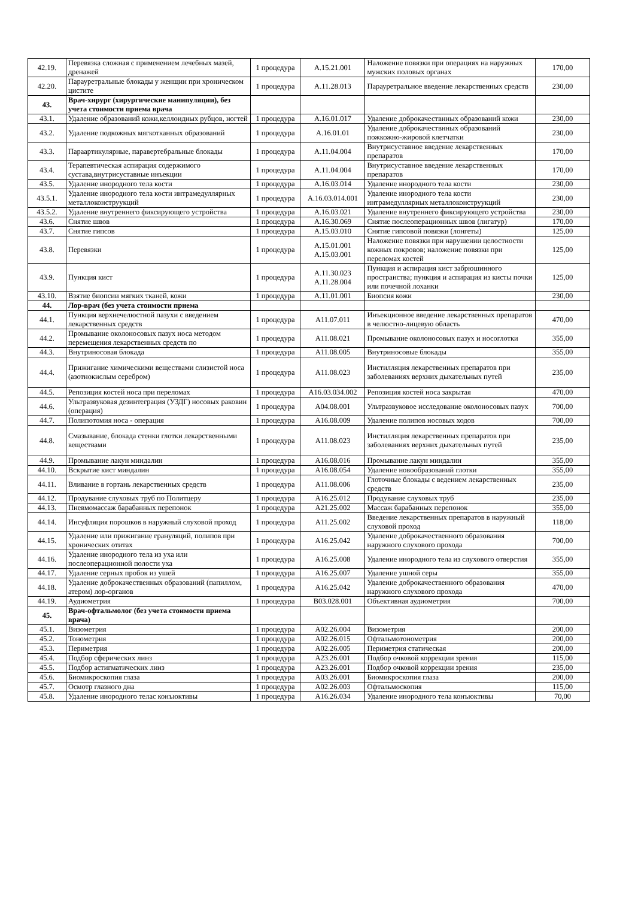| 42.19. | Перевязка сложная с применением лечебных мазей, дренажей | 1 процедура | A.15.21.001 | Наложение повязки при операциях на наружных мужских половых органах | 170,00 |
| 42.20. | Парауретральные блокады у женщин при хроническом цистите | 1 процедура | A.11.28.013 | Парауретральное введение лекарственных средств | 230,00 |
| 43. | Врач-хирург (хирургические манипуляции), без учета стоимости приема врача | | | | |
| 43.1. | Удаление образований кожи,келлоидных рубцов, ногтей | 1 процедура | A.16.01.017 | Удаление доброкачествнных образований кожи | 230,00 |
| 43.2. | Удаление подкожных мягкотканных образований | 1 процедура | A.16.01.01 | Удаление доброкачествнных образований пожкожно-жировой клетчатки | 230,00 |
| 43.3. | Параартикулярные, паравертебральные блокады | 1 процедура | A.11.04.004 | Внутрисуставное введение лекарственных препаратов | 170,00 |
| 43.4. | Терапевтическая аспирация содержимого сустава,внутрисуставные инъекции | 1 процедура | A.11.04.004 | Внутрисуставное введение лекарственных препаратов | 170,00 |
| 43.5. | Удаление инородного тела кости | 1 процедура | A.16.03.014 | Удаление инородного тела кости | 230,00 |
| 43.5.1. | Удаление инородного тела кости интрамедуллярных металлоконструукций | 1 процедура | A.16.03.014.001 | Удаление инородного тела кости интрамедуллярных металлоконструукций | 230,00 |
| 43.5.2. | Удаление внутреннего фиксирующего устройства | 1 процедура | A.16.03.021 | Удаление внутреннего фиксирующего устройства | 230,00 |
| 43.6. | Снятие швов | 1 процедура | A.16.30.069 | Снятие послеоперационных швов (лигатур) | 170,00 |
| 43.7. | Снятие гипсов | 1 процедура | A.15.03.010 | Снятие гипсовой повязки (лонгеты) | 125,00 |
| 43.8. | Перевязки | 1 процедура | A.15.01.001 A.15.03.001 | Наложение повязки при нарушении целостности кожных покровов; наложение повязки при переломах костей | 125,00 |
| 43.9. | Пункция кист | 1 процедура | A.11.30.023 A.11.28.004 | Пункция и аспирация кист забрюшинного пространства; пункция и аспирация из кисты почки или почечной лоханки | 125,00 |
| 43.10. | Взятие биопсии мягких тканей, кожи | 1 процедура | A.11.01.001 | Биопсия кожи | 230,00 |
| 44. | Лор-врач (без учета стоимости приема | | | | |
| 44.1. | Пункция верхнечелюстной пазухи с введением лекарственных средств | 1 процедура | A11.07.011 | Инъекционное введение лекарственных препаратов в челюстно-лицевую область | 470,00 |
| 44.2. | Промывание околоносовых пазух носа методом перемещения лекарственных средств по | 1 процедура | A11.08.021 | Промывание околоносовых пазух и носоглотки | 355,00 |
| 44.3. | Внутриносовая блокада | 1 процедура | A11.08.005 | Внутриносовые блокады | 355,00 |
| 44.4. | Прижигание химическими веществами слизистой носа (азотнокислым серебром) | 1 процедура | A11.08.023 | Инстилляция лекарственных препаратов при заболеваниях верхних дыхательных путей | 235,00 |
| 44.5. | Репозиция костей носа при переломах | 1 процедура | A16.03.034.002 | Репозиция костей носа закрытая | 470,00 |
| 44.6. | Ультразвуковая дезинтеграция (УЗДГ) носовых раковин (операция) | 1 процедура | A04.08.001 | Ультразвуковое исследование околоносовых пазух | 700,00 |
| 44.7. | Полипотомия носа - операция | 1 процедура | A16.08.009 | Удаление полипов носовых ходов | 700,00 |
| 44.8. | Смазывание, блокада стенки глотки лекарственными веществами | 1 процедура | A11.08.023 | Инстилляция лекарственных препаратов при заболеваниях верхних дыхательных путей | 235,00 |
| 44.9. | Промывание лакун миндалин | 1 процедура | A16.08.016 | Промывание лакун миндалин | 355,00 |
| 44.10. | Вскрытие кист миндалин | 1 процедура | A16.08.054 | Удаление новообразований глотки | 355,00 |
| 44.11. | Вливание в гортань лекарственных средств | 1 процедура | A11.08.006 | Глоточные блокады с ведением лекарственных средств | 235,00 |
| 44.12. | Продувание слуховых труб по Политцеру | 1 процедура | A16.25.012 | Продувание слуховых труб | 235,00 |
| 44.13. | Пневмомассаж барабанных перепонок | 1 процедура | A21.25.002 | Массаж барабанных перепонок | 355,00 |
| 44.14. | Инсуфляция порошков в наружный слуховой проход | 1 процедура | A11.25.002 | Введение лекарственных препаратов в наружный слуховой проход | 118,00 |
| 44.15. | Удаление или прижигание грануляций, полипов при хронических отитах | 1 процедура | A16.25.042 | Удаление доброкачественного образования наружного слухового прохода | 700,00 |
| 44.16. | Удаление инородного тела из уха или послеоперационной полости уха | 1 процедура | A16.25.008 | Удаление инородного тела из слухового отверстия | 355,00 |
| 44.17. | Удаление серных пробок из ушей | 1 процедура | A16.25.007 | Удаление ушной серы | 355,00 |
| 44.18. | Удаление доброкачественных образований (папиллом, атером) лор-органов | 1 процедура | A16.25.042 | Удаление доброкачественного образования наружного слухового прохода | 470,00 |
| 44.19. | Аудиометрия | 1 процедура | B03.028.001 | Объективная аудиометрия | 700,00 |
| 45. | Врач-офтальмолог (без учета стоимости приема врача) | | | | |
| 45.1. | Визометрия | 1 процедура | A02.26.004 | Визометрия | 200,00 |
| 45.2. | Тонометрия | 1 процедура | A02.26.015 | Офтальмотонометрия | 200,00 |
| 45.3. | Периметрия | 1 процедура | A02.26.005 | Периметрия статическая | 200,00 |
| 45.4. | Подбор сферических линз | 1 процедура | A23.26.001 | Подбор очковой коррекции зрения | 115,00 |
| 45.5. | Подбор астигматических линз | 1 процедура | A23.26.001 | Подбор очковой коррекции зрения | 235,00 |
| 45.6. | Биомикроскопия глаза | 1 процедура | A03.26.001 | Биомикроскопия глаза | 200,00 |
| 45.7. | Осмотр глазного дна | 1 процедура | A02.26.003 | Офтальмоскопия | 115,00 |
| 45.8. | Удаление инородного телас конъюктивы | 1 процедура | A16.26.034 | Удаление инородного тела конъюктивы | 70,00 |